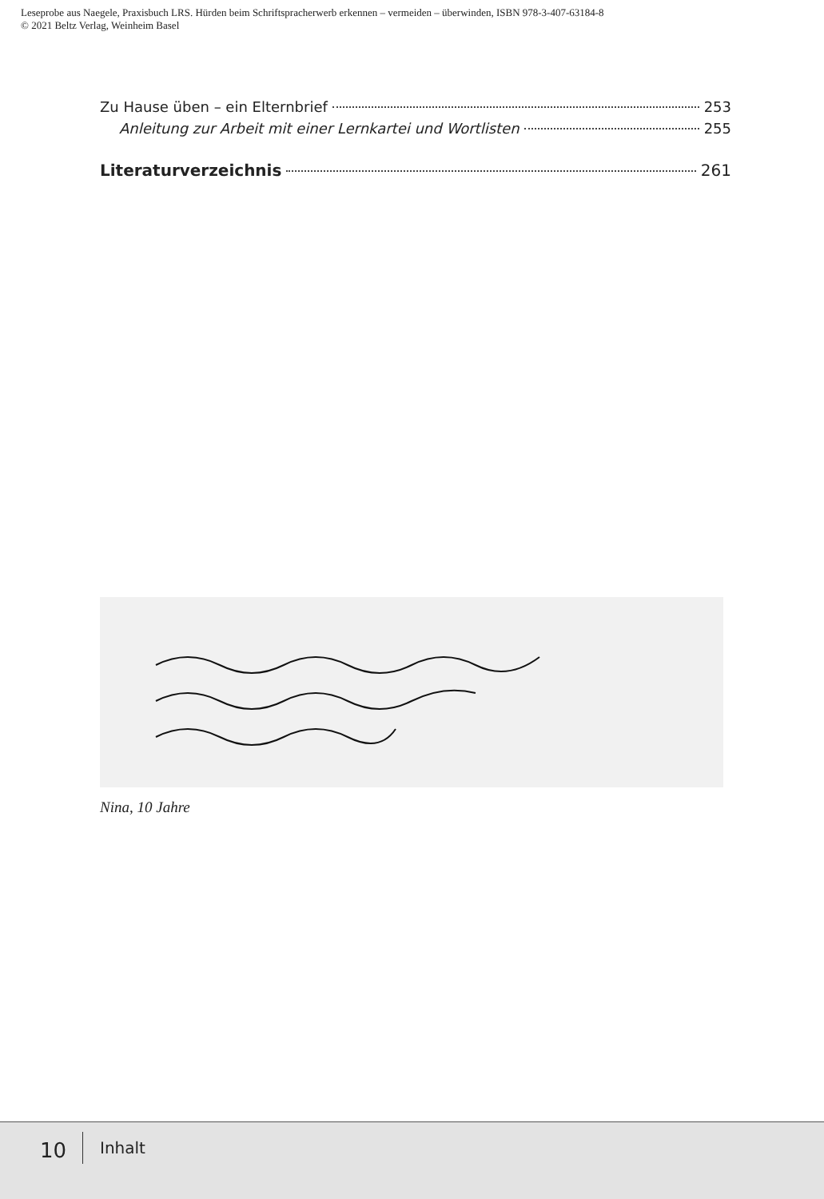Leseprobe aus Naegele, Praxisbuch LRS. Hürden beim Schriftspracherwerb erkennen – vermeiden – überwinden, ISBN 978-3-407-63184-8
© 2021 Beltz Verlag, Weinheim Basel
Zu Hause üben – ein Elternbrief 253
Anleitung zur Arbeit mit einer Lernkartei und Wortlisten 255
Literaturverzeichnis 261
Nina, 10 Jahre
10 Inhalt